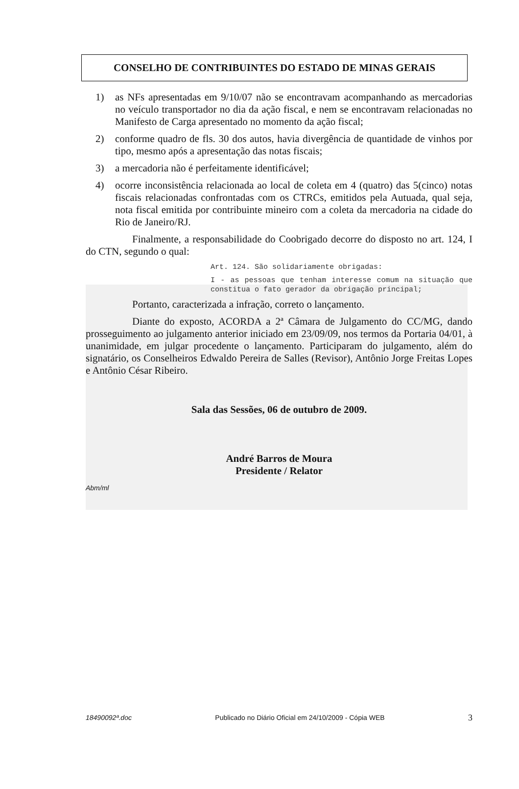CONSELHO DE CONTRIBUINTES DO ESTADO DE MINAS GERAIS
1) as NFs apresentadas em 9/10/07 não se encontravam acompanhando as mercadorias no veículo transportador no dia da ação fiscal, e nem se encontravam relacionadas no Manifesto de Carga apresentado no momento da ação fiscal;
2) conforme quadro de fls. 30 dos autos, havia divergência de quantidade de vinhos por tipo, mesmo após a apresentação das notas fiscais;
3) a mercadoria não é perfeitamente identificável;
4) ocorre inconsistência relacionada ao local de coleta em 4 (quatro) das 5(cinco) notas fiscais relacionadas confrontadas com os CTRCs, emitidos pela Autuada, qual seja, nota fiscal emitida por contribuinte mineiro com a coleta da mercadoria na cidade do Rio de Janeiro/RJ.
Finalmente, a responsabilidade do Coobrigado decorre do disposto no art. 124, I do CTN, segundo o qual:
Art. 124. São solidariamente obrigadas:
I - as pessoas que tenham interesse comum na situação que constitua o fato gerador da obrigação principal;
Portanto, caracterizada a infração, correto o lançamento.
Diante do exposto, ACORDA a 2ª Câmara de Julgamento do CC/MG, dando prosseguimento ao julgamento anterior iniciado em 23/09/09, nos termos da Portaria 04/01, à unanimidade, em julgar procedente o lançamento. Participaram do julgamento, além do signatário, os Conselheiros Edwaldo Pereira de Salles (Revisor), Antônio Jorge Freitas Lopes e Antônio César Ribeiro.
Sala das Sessões, 06 de outubro de 2009.
André Barros de Moura
Presidente / Relator
Abm/ml
18490092ª.doc Publicado no Diário Oficial em 24/10/2009 - Cópia WEB 3